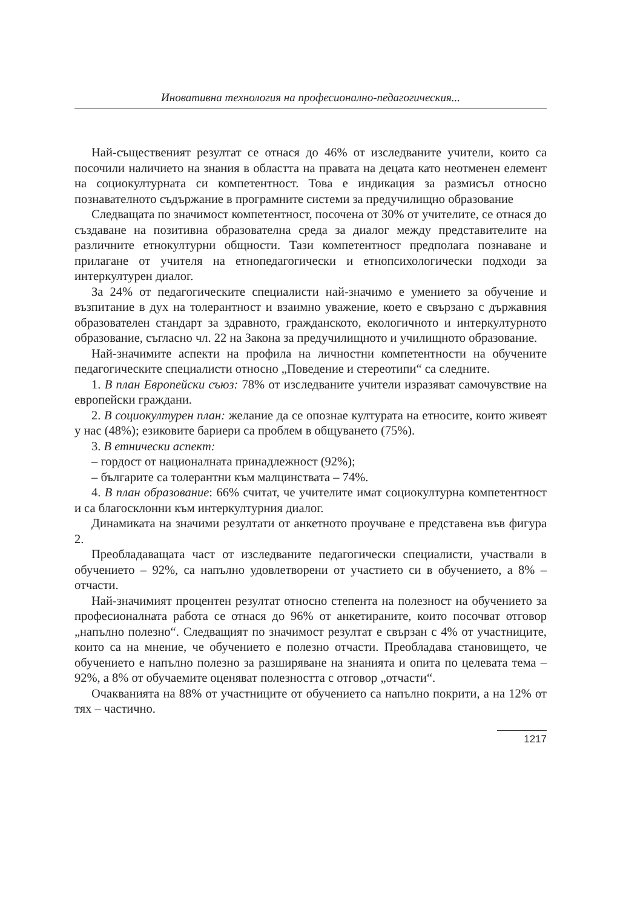Иновативна технология на професионално-педагогическия...
Най-същественият резултат се отнася до 46% от изследваните учители, които са посочили наличието на знания в областта на правата на децата като неотменен елемент на социокултурната си компетентност. Това е индикация за размисъл относно познавателното съдържание в програмните системи за предучилищно образование
Следващата по значимост компетентност, посочена от 30% от учителите, се отнася до създаване на позитивна образователна среда за диалог между представителите на различните етнокултурни общности. Тази компетентност предполага познаване и прилагане от учителя на етнопедагогически и етнопсихологически подходи за интеркултурен диалог.
За 24% от педагогическите специалисти най-значимо е умението за обучение и възпитание в дух на толерантност и взаимно уважение, което е свързано с държавния образователен стандарт за здравното, гражданското, екологичното и интеркултурното образование, съгласно чл. 22 на Закона за предучилищното и училищното образование.
Най-значимите аспекти на профила на личностни компетентности на обучените педагогическите специалисти относно „Поведение и стереотипи“ са следните.
1. В план Европейски съюз: 78% от изследваните учители изразяват самочувствие на европейски граждани.
2. В социокултурен план: желание да се опознае културата на етносите, които живеят у нас (48%); езиковите бариери са проблем в общуването (75%).
3. В етнически аспект:
– гордост от националната принадлежност (92%);
– българите са толерантни към малцинствата – 74%.
4. В план образование: 66% считат, че учителите имат социокултурна компетентност и са благосклонни към интеркултурния диалог.
Динамиката на значими резултати от анкетното проучване е представена във фигура 2.
Преобладаващата част от изследваните педагогически специалисти, участвали в обучението – 92%, са напълно удовлетворени от участието си в обучението, а 8% – отчасти.
Най-значимият процентен резултат относно степента на полезност на обучението за професионалната работа се отнася до 96% от анкетираните, които посочват отговор „напълно полезно“. Следващият по значимост резултат е свързан с 4% от участниците, които са на мнение, че обучението е полезно отчасти. Преобладава становището, че обучението е напълно полезно за разширяване на знанията и опита по целевата тема – 92%, а 8% от обучаемите оценяват полезността с отговор „отчасти“.
Очакванията на 88% от участниците от обучението са напълно покрити, а на 12% от тях – частично.
1217